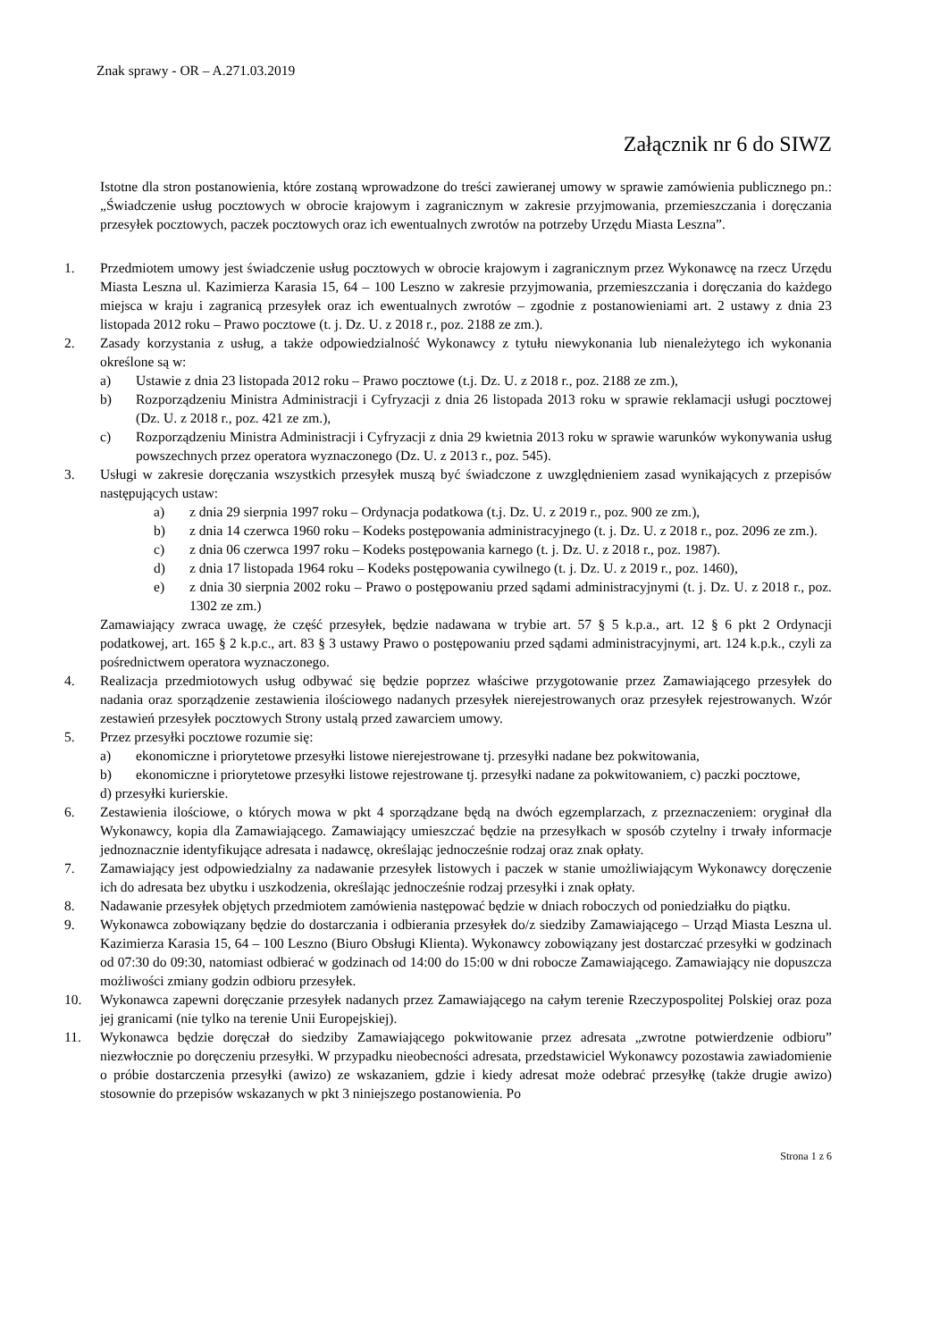Znak sprawy - OR – A.271.03.2019
Załącznik nr 6 do SIWZ
Istotne dla stron postanowienia, które zostaną wprowadzone do treści zawieranej umowy w sprawie zamówienia publicznego pn.: „Świadczenie usług pocztowych w obrocie krajowym i zagranicznym w zakresie przyjmowania, przemieszczania i doręczania przesyłek pocztowych, paczek pocztowych oraz ich ewentualnych zwrotów na potrzeby Urzędu Miasta Leszna”.
1. Przedmiotem umowy jest świadczenie usług pocztowych w obrocie krajowym i zagranicznym przez Wykonawcę na rzecz Urzędu Miasta Leszna ul. Kazimierza Karasia 15, 64 – 100 Leszno w zakresie przyjmowania, przemieszczania i doręczania do każdego miejsca w kraju i zagranicą przesyłek oraz ich ewentualnych zwrotów – zgodnie z postanowieniami art. 2 ustawy z dnia 23 listopada 2012 roku – Prawo pocztowe (t. j. Dz. U. z 2018 r., poz. 2188 ze zm.).
2. Zasady korzystania z usług, a także odpowiedzialność Wykonawcy z tytułu niewykonania lub nienależytego ich wykonania określone są w:
a) Ustawie z dnia 23 listopada 2012 roku – Prawo pocztowe (t.j. Dz. U. z 2018 r., poz. 2188 ze zm.),
b) Rozporządzeniu Ministra Administracji i Cyfryzacji z dnia 26 listopada 2013 roku w sprawie reklamacji usługi pocztowej (Dz. U. z 2018 r., poz. 421 ze zm.),
c) Rozporządzeniu Ministra Administracji i Cyfryzacji z dnia 29 kwietnia 2013 roku w sprawie warunków wykonywania usług powszechnych przez operatora wyznaczonego (Dz. U. z 2013 r., poz. 545).
3. Usługi w zakresie doręczania wszystkich przesyłek muszą być świadczone z uwzględnieniem zasad wynikających z przepisów następujących ustaw:
a) z dnia 29 sierpnia 1997 roku – Ordynacja podatkowa (t.j. Dz. U. z 2019 r., poz. 900 ze zm.),
b) z dnia 14 czerwca 1960 roku – Kodeks postępowania administracyjnego (t. j. Dz. U. z 2018 r., poz. 2096 ze zm.).
c) z dnia 06 czerwca 1997 roku – Kodeks postępowania karnego (t. j. Dz. U. z 2018 r., poz. 1987).
d) z dnia 17 listopada 1964 roku – Kodeks postępowania cywilnego (t. j. Dz. U. z 2019 r., poz. 1460),
e) z dnia 30 sierpnia 2002 roku – Prawo o postępowaniu przed sądami administracyjnymi (t. j. Dz. U. z 2018 r., poz. 1302 ze zm.)
Zamawiający zwraca uwagę, że część przesyłek, będzie nadawana w trybie art. 57 § 5 k.p.a., art. 12 § 6 pkt 2 Ordynacji podatkowej, art. 165 § 2 k.p.c., art. 83 § 3 ustawy Prawo o postępowaniu przed sądami administracyjnymi, art. 124 k.p.k., czyli za pośrednictwem operatora wyznaczonego.
4. Realizacja przedmiotowych usług odbywać się będzie poprzez właściwe przygotowanie przez Zamawiającego przesyłek do nadania oraz sporządzenie zestawienia ilościowego nadanych przesyłek nierejestrowanych oraz przesyłek rejestrowanych. Wzór zestawień przesyłek pocztowych Strony ustalą przed zawarciem umowy.
5. Przez przesyłki pocztowe rozumie się:
a) ekonomiczne i priorytetowe przesyłki listowe nierejestrowane tj. przesyłki nadane bez pokwitowania,
b) ekonomiczne i priorytetowe przesyłki listowe rejestrowane tj. przesyłki nadane za pokwitowaniem, c) paczki pocztowe,
d) przesyłki kurierskie.
6. Zestawienia ilościowe, o których mowa w pkt 4 sporządzane będą na dwóch egzemplarzach, z przeznaczeniem: oryginał dla Wykonawcy, kopia dla Zamawiającego. Zamawiający umieszczać będzie na przesyłkach w sposób czytelny i trwały informacje jednoznacznie identyfikujące adresata i nadawcę, określając jednocześnie rodzaj oraz znak opłaty.
7. Zamawiający jest odpowiedzialny za nadawanie przesyłek listowych i paczek w stanie umożliwiającym Wykonawcy doręczenie ich do adresata bez ubytku i uszkodzenia, określając jednocześnie rodzaj przesyłki i znak opłaty.
8. Nadawanie przesyłek objętych przedmiotem zamówienia następować będzie w dniach roboczych od poniedziałku do piątku.
9. Wykonawca zobowiązany będzie do dostarczania i odbierania przesyłek do/z siedziby Zamawiającego – Urząd Miasta Leszna ul. Kazimierza Karasia 15, 64 – 100 Leszno (Biuro Obsługi Klienta). Wykonawcy zobowiązany jest dostarczać przesyłki w godzinach od 07:30 do 09:30, natomiast odbierać w godzinach od 14:00 do 15:00 w dni robocze Zamawiającego. Zamawiający nie dopuszcza możliwości zmiany godzin odbioru przesyłek.
10. Wykonawca zapewni doręczanie przesyłek nadanych przez Zamawiającego na całym terenie Rzeczypospolitej Polskiej oraz poza jej granicami (nie tylko na terenie Unii Europejskiej).
11. Wykonawca będzie doręczał do siedziby Zamawiającego pokwitowanie przez adresata „zwrotne potwierdzenie odbioru” niezwłocznie po doręczeniu przesyłki. W przypadku nieobecności adresata, przedstawiciel Wykonawcy pozostawia zawiadomienie o próbie dostarczenia przesyłki (awizo) ze wskazaniem, gdzie i kiedy adresat może odebrać przesyłkę (także drugie awizo) stosownie do przepisów wskazanych w pkt 3 niniejszego postanowienia. Po
Strona 1 z 6